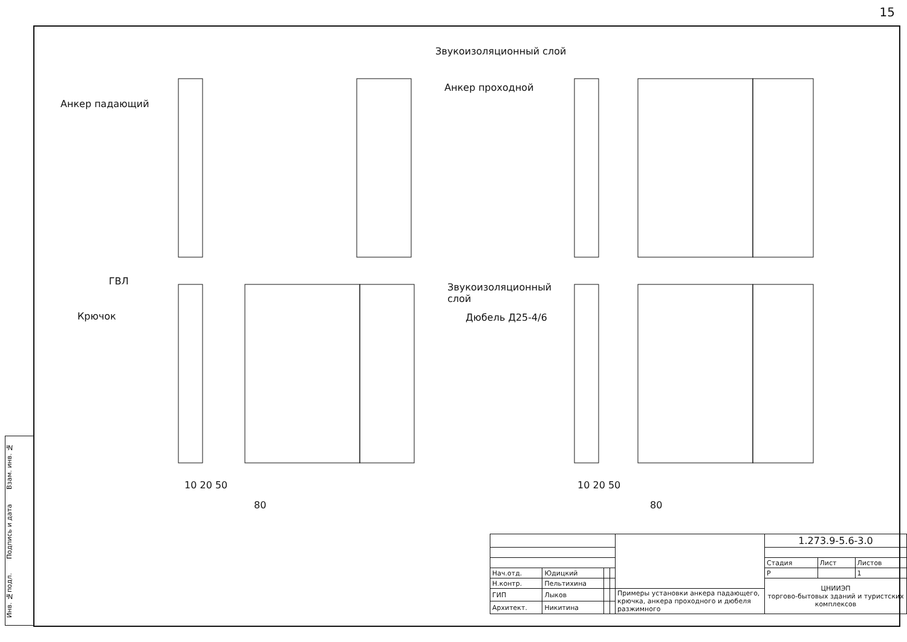15
Инв. №подл. Подпись и дата Взам. инв. №
Звукоизоляционный слой
Анкер падающий
Анкер проходной
ГВЛ
Крючок
Звукоизоляционный
слой
Дюбель Д25-4/6
10 20 50
80
10 20 50
80
| | | | | | 1.273.9-5.6-3.0 | | |
| | | | | | Стадия | Лист | Листов |
| Нач.отд. | Юдицкий | | | | Р | | 1 |
| Н.контр. | Пельтихина | | | | ЦНИИЭП торгово-бытовых зданий и туристских комплексов | | |
| ГИП | Лыков | | | Примеры установки анкера падающего, крючка, анкера проходного и дюбеля разжимного | | | |
| Архитект. | Никитина | | | | | | |